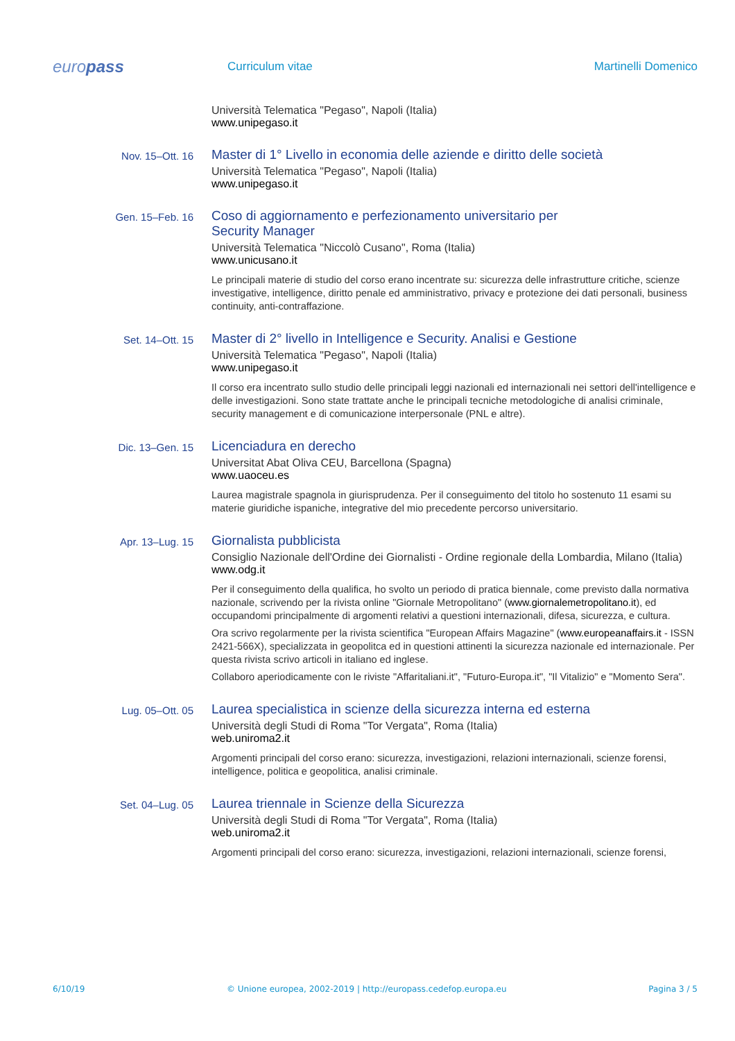europass
Curriculum vitae Martinelli Domenico
Università Telematica "Pegaso", Napoli (Italia)
www.unipegaso.it
Nov. 15–Ott. 16
Master di 1° Livello in economia delle aziende e diritto delle società
Università Telematica "Pegaso", Napoli (Italia)
www.unipegaso.it
Gen. 15–Feb. 16
Coso di aggiornamento e perfezionamento universitario per
Security Manager
Università Telematica "Niccolò Cusano", Roma (Italia)
www.unicusano.it
Le principali materie di studio del corso erano incentrate su: sicurezza delle infrastrutture critiche, scienze investigative, intelligence, diritto penale ed amministrativo, privacy e protezione dei dati personali, business continuity, anti-contraffazione.
Set. 14–Ott. 15
Master di 2° livello in Intelligence e Security. Analisi e Gestione
Università Telematica "Pegaso", Napoli (Italia)
www.unipegaso.it
Il corso era incentrato sullo studio delle principali leggi nazionali ed internazionali nei settori dell'intelligence e delle investigazioni. Sono state trattate anche le principali tecniche metodologiche di analisi criminale, security management e di comunicazione interpersonale (PNL e altre).
Dic. 13–Gen. 15
Licenciadura en derecho
Universitat Abat Oliva CEU, Barcellona (Spagna)
www.uaoceu.es
Laurea magistrale spagnola in giurisprudenza. Per il conseguimento del titolo ho sostenuto 11 esami su materie giuridiche ispaniche, integrative del mio precedente percorso universitario.
Apr. 13–Lug. 15
Giornalista pubblicista
Consiglio Nazionale dell'Ordine dei Giornalisti - Ordine regionale della Lombardia, Milano (Italia)
www.odg.it
Per il conseguimento della qualifica, ho svolto un periodo di pratica biennale, come previsto dalla normativa nazionale, scrivendo per la rivista online "Giornale Metropolitano" (www.giornalemetropolitano.it), ed occupandomi principalmente di argomenti relativi a questioni internazionali, difesa, sicurezza, e cultura.
Ora scrivo regolarmente per la rivista scientifica "European Affairs Magazine" (www.europeanaffairs.it - ISSN 2421-566X), specializzata in geopolitca ed in questioni attinenti la sicurezza nazionale ed internazionale. Per questa rivista scrivo articoli in italiano ed inglese.
Collaboro aperiodicamente con le riviste "Affaritaliani.it", "Futuro-Europa.it", "Il Vitalizio" e "Momento Sera".
Lug. 05–Ott. 05
Laurea specialistica in scienze della sicurezza interna ed esterna
Università degli Studi di Roma "Tor Vergata", Roma (Italia)
web.uniroma2.it
Argomenti principali del corso erano: sicurezza, investigazioni, relazioni internazionali, scienze forensi, intelligence, politica e geopolitica, analisi criminale.
Set. 04–Lug. 05
Laurea triennale in Scienze della Sicurezza
Università degli Studi di Roma "Tor Vergata", Roma (Italia)
web.uniroma2.it
Argomenti principali del corso erano: sicurezza, investigazioni, relazioni internazionali, scienze forensi,
6/10/19 © Unione europea, 2002-2019 | http://europass.cedefop.europa.eu Pagina 3 / 5